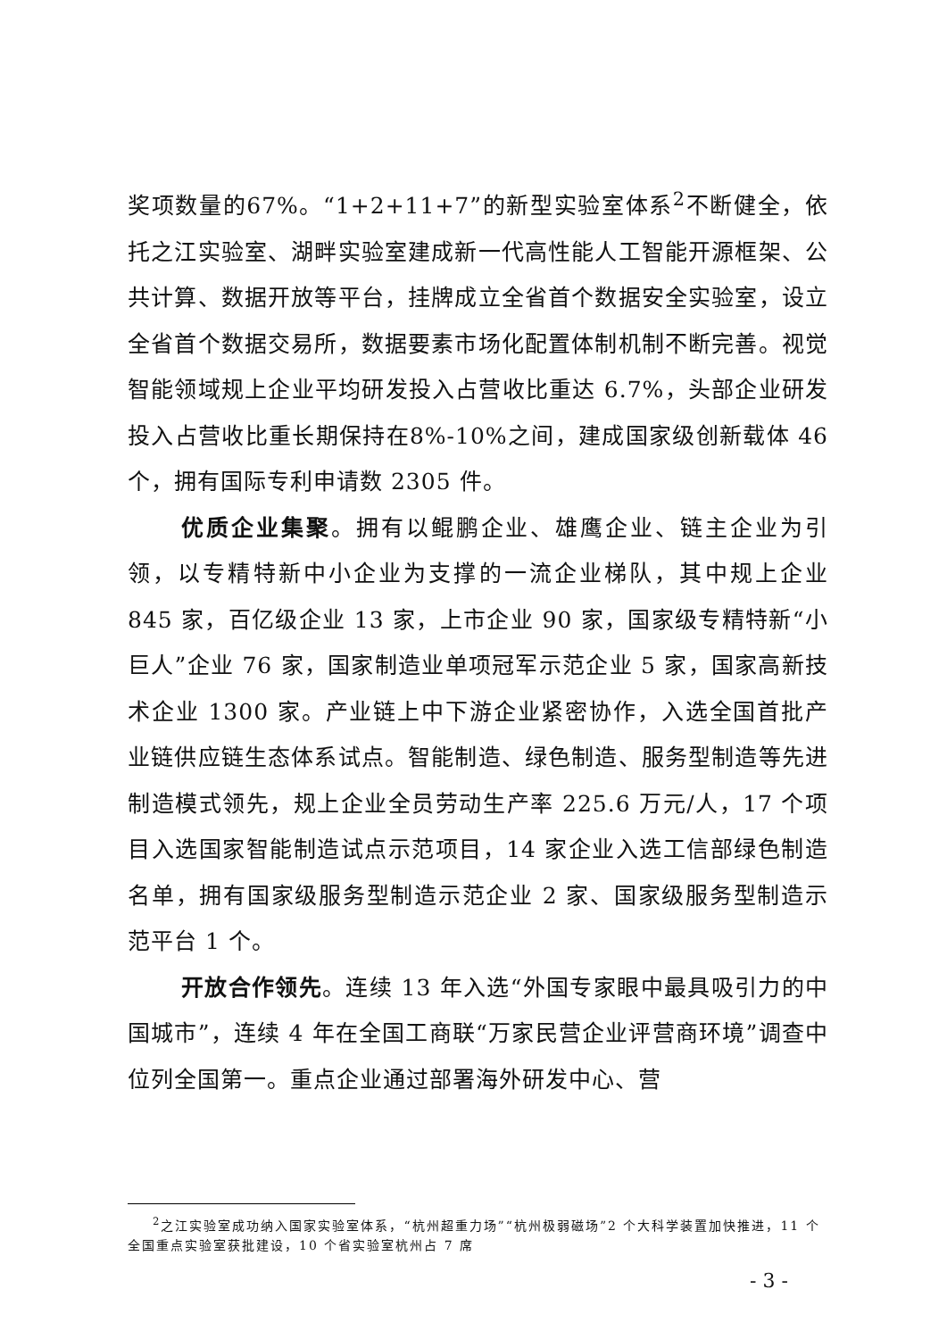奖项数量的67%。“1+2+11+7”的新型实验室体系<sup>2</sup>不断健全，依托之江实验室、湖畔实验室建成新一代高性能人工智能开源框架、公共计算、数据开放等平台，挂牌成立全省首个数据安全实验室，设立全省首个数据交易所，数据要素市场化配置体制机制不断完善。视觉智能领域规上企业平均研发投入占营收比重达 6.7%，头部企业研发投入占营收比重长期保持在8%-10%之间，建成国家级创新载体 46 个，拥有国际专利申请数 2305 件。
优质企业集聚。拥有以鲲鹏企业、雄鹰企业、链主企业为引领，以专精特新中小企业为支撑的一流企业梯队，其中规上企业 845 家，百亿级企业 13 家，上市企业 90 家，国家级专精特新“小巨人”企业 76 家，国家制造业单项冠军示范企业 5 家，国家高新技术企业 1300 家。产业链上中下游企业紧密协作，入选全国首批产业链供应链生态体系试点。智能制造、绿色制造、服务型制造等先进制造模式领先，规上企业全员劳动生产率 225.6 万元/人，17 个项目入选国家智能制造试点示范项目，14 家企业入选工信部绿色制造名单，拥有国家级服务型制造示范企业 2 家、国家级服务型制造示范平台 1 个。
开放合作领先。连续 13 年入选“外国专家眼中最具吸引力的中国城市”，连续 4 年在全国工商联“万家民营企业评营商环境”调查中位列全国第一。重点企业通过部署海外研发中心、营
<sup>2</sup> 之江实验室成功纳入国家实验室体系，“杭州超重力场”“杭州极弱磁场”2 个大科学装置加快推进，11 个全国重点实验室获批建设，10 个省实验室杭州占 7 席
- 3 -